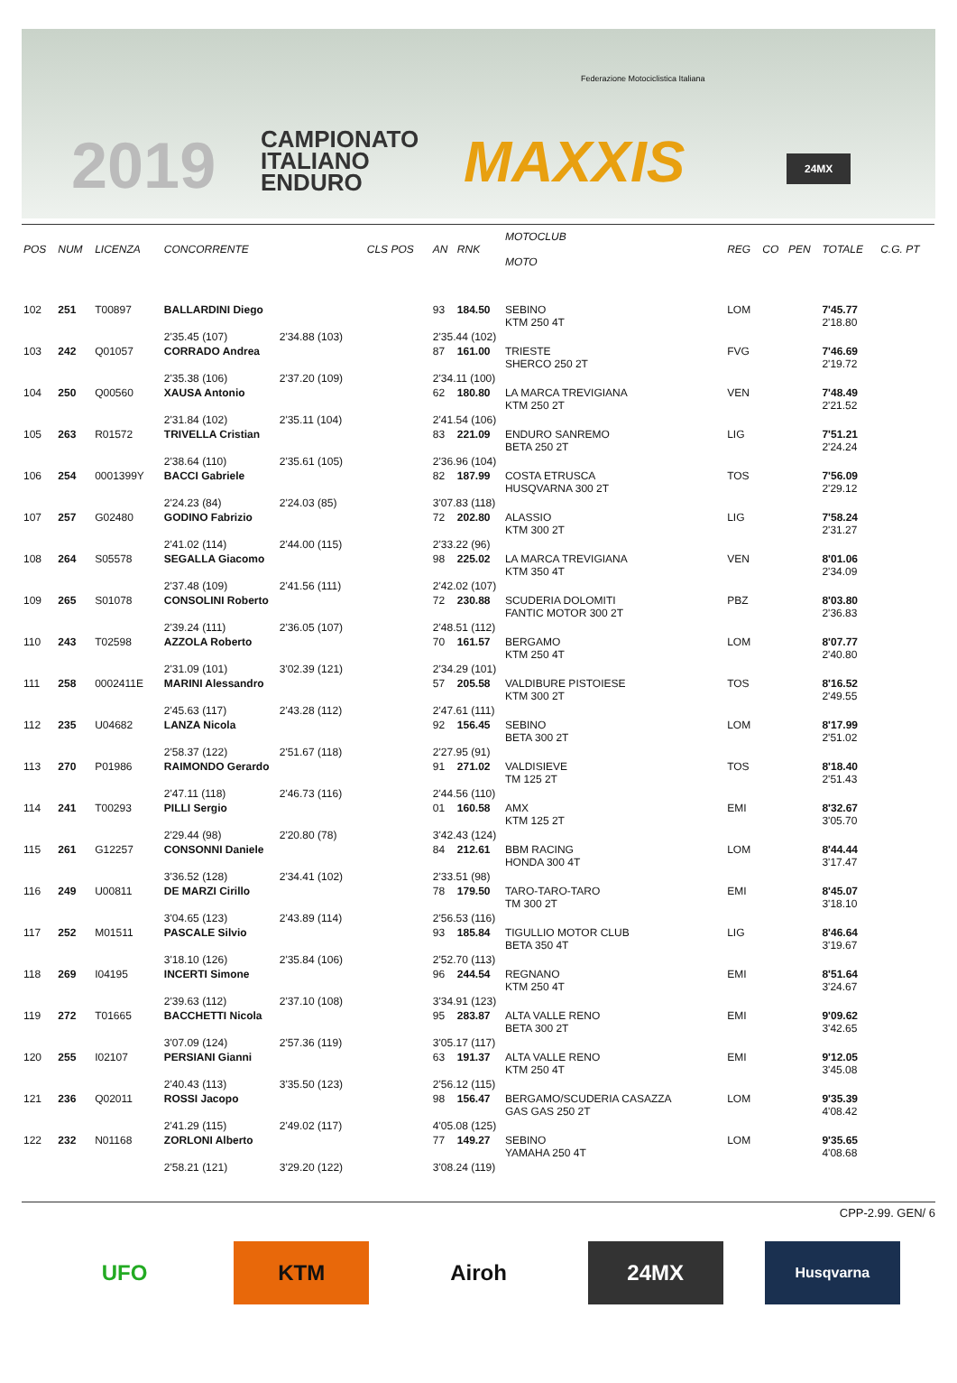2019
CAMPIONATO
ITALIANO
ENDURO
Federazione Motociclistica Italiana
MAXXIS 24MX
| POS | NUM | LICENZA | CONCORRENTE | | CLS POS | AN | RNK | MOTOCLUB MOTO | REG | CO | PEN | TOTALE | C.G. PT |
| --- | --- | --- | --- | --- | --- | --- | --- | --- | --- | --- | --- | --- | --- |
| 102 | 251 | T00897 | BALLARDINI Diego | | | 93 | 184.50 | SEBINO KTM 250 4T | LOM | | | 7'45.77 2'18.80 | |
| | | | 2'35.45 (107) | 2'34.88 (103) | | 2'35.44 (102) | | | | | | | |
| 103 | 242 | Q01057 | CORRADO Andrea | | | 87 | 161.00 | TRIESTE SHERCO 250 2T | FVG | | | 7'46.69 2'19.72 | |
| | | | 2'35.38 (106) | 2'37.20 (109) | | 2'34.11 (100) | | | | | | | |
| 104 | 250 | Q00560 | XAUSA Antonio | | | 62 | 180.80 | LA MARCA TREVIGIANA KTM 250 2T | VEN | | | 7'48.49 2'21.52 | |
| | | | 2'31.84 (102) | 2'35.11 (104) | | 2'41.54 (106) | | | | | | | |
| 105 | 263 | R01572 | TRIVELLA Cristian | | | 83 | 221.09 | ENDURO SANREMO BETA 250 2T | LIG | | | 7'51.21 2'24.24 | |
| | | | 2'38.64 (110) | 2'35.61 (105) | | 2'36.96 (104) | | | | | | | |
| 106 | 254 | 0001399Y | BACCI Gabriele | | | 82 | 187.99 | COSTA ETRUSCA HUSQVARNA 300 2T | TOS | | | 7'56.09 2'29.12 | |
| | | | 2'24.23 (84) | 2'24.03 (85) | | 3'07.83 (118) | | | | | | | |
| 107 | 257 | G02480 | GODINO Fabrizio | | | 72 | 202.80 | ALASSIO KTM 300 2T | LIG | | | 7'58.24 2'31.27 | |
| | | | 2'41.02 (114) | 2'44.00 (115) | | 2'33.22 (96) | | | | | | | |
| 108 | 264 | S05578 | SEGALLA Giacomo | | | 98 | 225.02 | LA MARCA TREVIGIANA KTM 350 4T | VEN | | | 8'01.06 2'34.09 | |
| | | | 2'37.48 (109) | 2'41.56 (111) | | 2'42.02 (107) | | | | | | | |
| 109 | 265 | S01078 | CONSOLINI Roberto | | | 72 | 230.88 | SCUDERIA DOLOMITI FANTIC MOTOR 300 2T | PBZ | | | 8'03.80 2'36.83 | |
| | | | 2'39.24 (111) | 2'36.05 (107) | | 2'48.51 (112) | | | | | | | |
| 110 | 243 | T02598 | AZZOLA Roberto | | | 70 | 161.57 | BERGAMO KTM 250 4T | LOM | | | 8'07.77 2'40.80 | |
| | | | 2'31.09 (101) | 3'02.39 (121) | | 2'34.29 (101) | | | | | | | |
| 111 | 258 | 0002411E | MARINI Alessandro | | | 57 | 205.58 | VALDIBURE PISTOIESE KTM 300 2T | TOS | | | 8'16.52 2'49.55 | |
| | | | 2'45.63 (117) | 2'43.28 (112) | | 2'47.61 (111) | | | | | | | |
| 112 | 235 | U04682 | LANZA Nicola | | | 92 | 156.45 | SEBINO BETA 300 2T | LOM | | | 8'17.99 2'51.02 | |
| | | | 2'58.37 (122) | 2'51.67 (118) | | 2'27.95 (91) | | | | | | | |
| 113 | 270 | P01986 | RAIMONDO Gerardo | | | 91 | 271.02 | VALDISIEVE TM 125 2T | TOS | | | 8'18.40 2'51.43 | |
| | | | 2'47.11 (118) | 2'46.73 (116) | | 2'44.56 (110) | | | | | | | |
| 114 | 241 | T00293 | PILLI Sergio | | | 01 | 160.58 | AMX KTM 125 2T | EMI | | | 8'32.67 3'05.70 | |
| | | | 2'29.44 (98) | 2'20.80 (78) | | 3'42.43 (124) | | | | | | | |
| 115 | 261 | G12257 | CONSONNI Daniele | | | 84 | 212.61 | BBM RACING HONDA 300 4T | LOM | | | 8'44.44 3'17.47 | |
| | | | 3'36.52 (128) | 2'34.41 (102) | | 2'33.51 (98) | | | | | | | |
| 116 | 249 | U00811 | DE MARZI Cirillo | | | 78 | 179.50 | TARO-TARO-TARO TM 300 2T | EMI | | | 8'45.07 3'18.10 | |
| | | | 3'04.65 (123) | 2'43.89 (114) | | 2'56.53 (116) | | | | | | | |
| 117 | 252 | M01511 | PASCALE Silvio | | | 93 | 185.84 | TIGULLIO MOTOR CLUB BETA 350 4T | LIG | | | 8'46.64 3'19.67 | |
| | | | 3'18.10 (126) | 2'35.84 (106) | | 2'52.70 (113) | | | | | | | |
| 118 | 269 | I04195 | INCERTI Simone | | | 96 | 244.54 | REGNANO KTM 250 4T | EMI | | | 8'51.64 3'24.67 | |
| | | | 2'39.63 (112) | 2'37.10 (108) | | 3'34.91 (123) | | | | | | | |
| 119 | 272 | T01665 | BACCHETTI Nicola | | | 95 | 283.87 | ALTA VALLE RENO BETA 300 2T | EMI | | | 9'09.62 3'42.65 | |
| | | | 3'07.09 (124) | 2'57.36 (119) | | 3'05.17 (117) | | | | | | | |
| 120 | 255 | I02107 | PERSIANI Gianni | | | 63 | 191.37 | ALTA VALLE RENO KTM 250 4T | EMI | | | 9'12.05 3'45.08 | |
| | | | 2'40.43 (113) | 3'35.50 (123) | | 2'56.12 (115) | | | | | | | |
| 121 | 236 | Q02011 | ROSSI Jacopo | | | 98 | 156.47 | BERGAMO/SCUDERIA CASAZZA GAS GAS 250 2T | LOM | | | 9'35.39 4'08.42 | |
| | | | 2'41.29 (115) | 2'49.02 (117) | | 4'05.08 (125) | | | | | | | |
| 122 | 232 | N01168 | ZORLONI Alberto | | | 77 | 149.27 | SEBINO YAMAHA 250 4T | LOM | | | 9'35.65 4'08.68 | |
| | | | 2'58.21 (121) | 3'29.20 (122) | | 3'08.24 (119) | | | | | | | |
CPP-2.99. GEN/ 6
UFO KTM Airoh 24MX
Husqvarna